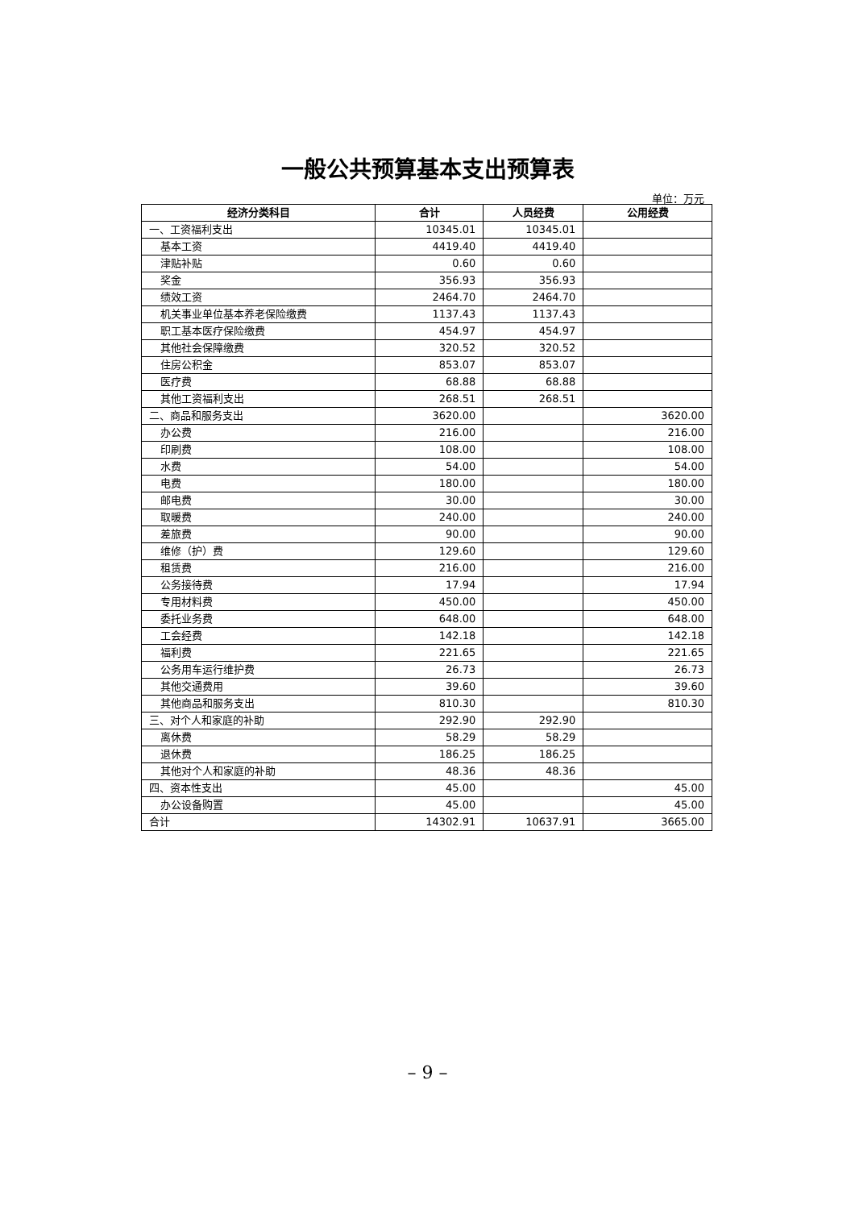一般公共预算基本支出预算表
单位：万元
| 经济分类科目 | 合计 | 人员经费 | 公用经费 |
| --- | --- | --- | --- |
| 一、工资福利支出 | 10345.01 | 10345.01 | |
| 基本工资 | 4419.40 | 4419.40 | |
| 津贴补贴 | 0.60 | 0.60 | |
| 奖金 | 356.93 | 356.93 | |
| 绩效工资 | 2464.70 | 2464.70 | |
| 机关事业单位基本养老保险缴费 | 1137.43 | 1137.43 | |
| 职工基本医疗保险缴费 | 454.97 | 454.97 | |
| 其他社会保障缴费 | 320.52 | 320.52 | |
| 住房公积金 | 853.07 | 853.07 | |
| 医疗费 | 68.88 | 68.88 | |
| 其他工资福利支出 | 268.51 | 268.51 | |
| 二、商品和服务支出 | 3620.00 | | 3620.00 |
| 办公费 | 216.00 | | 216.00 |
| 印刷费 | 108.00 | | 108.00 |
| 水费 | 54.00 | | 54.00 |
| 电费 | 180.00 | | 180.00 |
| 邮电费 | 30.00 | | 30.00 |
| 取暖费 | 240.00 | | 240.00 |
| 差旅费 | 90.00 | | 90.00 |
| 维修（护）费 | 129.60 | | 129.60 |
| 租赁费 | 216.00 | | 216.00 |
| 公务接待费 | 17.94 | | 17.94 |
| 专用材料费 | 450.00 | | 450.00 |
| 委托业务费 | 648.00 | | 648.00 |
| 工会经费 | 142.18 | | 142.18 |
| 福利费 | 221.65 | | 221.65 |
| 公务用车运行维护费 | 26.73 | | 26.73 |
| 其他交通费用 | 39.60 | | 39.60 |
| 其他商品和服务支出 | 810.30 | | 810.30 |
| 三、对个人和家庭的补助 | 292.90 | 292.90 | |
| 离休费 | 58.29 | 58.29 | |
| 退休费 | 186.25 | 186.25 | |
| 其他对个人和家庭的补助 | 48.36 | 48.36 | |
| 四、资本性支出 | 45.00 | | 45.00 |
| 办公设备购置 | 45.00 | | 45.00 |
| 合计 | 14302.91 | 10637.91 | 3665.00 |
– 9 –